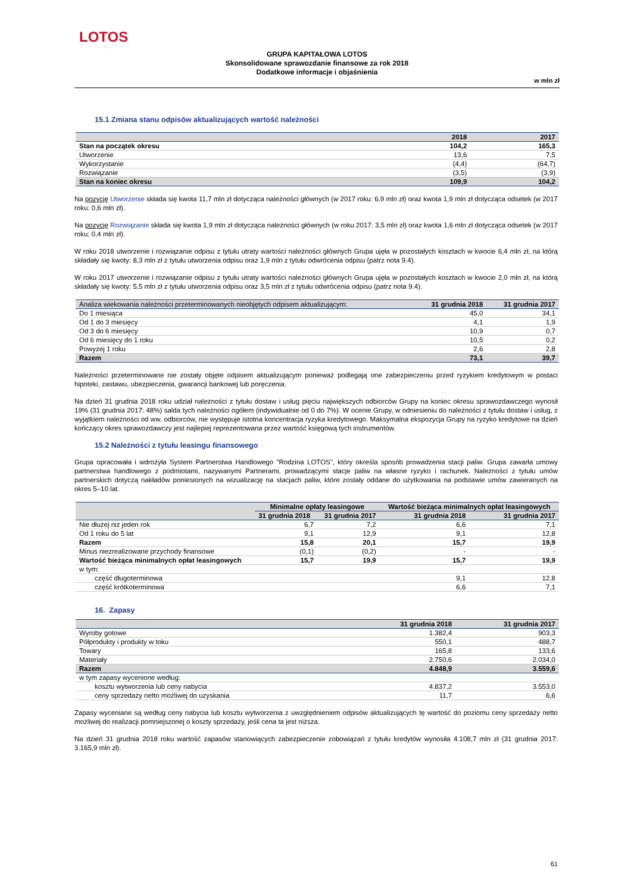LOTOS
GRUPA KAPITAŁOWA LOTOS
Skonsolidowane sprawozdanie finansowe za rok 2018
Dodatkowe informacje i objaśnienia
w mln zł
15.1 Zmiana stanu odpisów aktualizujących wartość należności
| | 2018 | 2017 |
| --- | --- | --- |
| Stan na początek okresu | 104,2 | 165,3 |
| Utworzenie | 13,6 | 7,5 |
| Wykorzystanie | (4,4) | (64,7) |
| Rozwiązanie | (3,5) | (3,9) |
| Stan na koniec okresu | 109,9 | 104,2 |
Na pozycję Utworzenie składa się kwota 11,7 mln zł dotycząca należności głównych (w 2017 roku: 6,9 mln zł) oraz kwota 1,9 mln zł dotycząca odsetek (w 2017 roku: 0,6 mln zł).
Na pozycję Rozwiązanie składa się kwota 1,9 mln zł dotycząca należności głównych (w roku 2017: 3,5 mln zł) oraz kwota 1,6 mln zł dotycząca odsetek (w 2017 roku: 0,4 mln zł).
W roku 2018 utworzenie i rozwiązanie odpisu z tytułu utraty wartości należności głównych Grupa ujęła w pozostałych kosztach w kwocie 6,4 mln zł, na którą składały się kwoty: 8,3 mln zł z tytułu utworzenia odpisu oraz 1,9 mln z tytułu odwrócenia odpisu (patrz nota 9.4).
W roku 2017 utworzenie i rozwiązanie odpisu z tytułu utraty wartości należności głównych Grupa ujęła w pozostałych kosztach w kwocie 2,0 mln zł, na którą składały się kwoty: 5,5 mln zł z tytułu utworzenia odpisu oraz 3,5 mln zł z tytułu odwrócenia odpisu (patrz nota 9.4).
| Analiza wiekowania należności przeterminowanych nieobjętych odpisem aktualizującym: | 31 grudnia 2018 | 31 grudnia 2017 |
| --- | --- | --- |
| Do 1 miesiąca | 45,0 | 34,1 |
| Od 1 do 3 miesięcy | 4,1 | 1,9 |
| Od 3 do 6 miesięcy | 10,9 | 0,7 |
| Od 6 miesięcy do 1 roku | 10,5 | 0,2 |
| Powyżej 1 roku | 2,6 | 2,8 |
| Razem | 73,1 | 39,7 |
Należności przeterminowane nie zostały objęte odpisem aktualizującym ponieważ podlegają one zabezpieczeniu przed ryzykiem kredytowym w postaci hipoteki, zastawu, ubezpieczenia, gwarancji bankowej lub poręczenia.
Na dzień 31 grudnia 2018 roku udział należności z tytułu dostaw i usług pięciu największych odbiorców Grupy na koniec okresu sprawozdawczego wynosił 19% (31 grudnia 2017: 48%) salda tych należności ogółem (indywidualnie od 0 do 7%). W ocenie Grupy, w odniesieniu do należności z tytułu dostaw i usług, z wyjątkiem należności od ww. odbiorców, nie występuje istotna koncentracja ryzyka kredytowego. Maksymalna ekspozycja Grupy na ryzyko kredytowe na dzień kończący okres sprawozdawczy jest najlepiej reprezentowana przez wartość księgową tych instrumentów.
15.2 Należności z tytułu leasingu finansowego
Grupa opracowała i wdrożyła System Partnerstwa Handlowego "Rodzina LOTOS", który określa sposób prowadzenia stacji paliw. Grupa zawarła umowy partnerstwa handlowego z podmiotami, nazywanymi Partnerami, prowadzącymi stacje paliw na własne ryzyko i rachunek. Należności z tytułu umów partnerskich dotyczą nakładów poniesionych na wizualizację na stacjach paliw, które zostały oddane do użytkowania na podstawie umów zawieranych na okres 5–10 lat.
| | Minimalne opłaty leasingowe | | Wartość bieżąca minimalnych opłat leasingowych | |
| --- | --- | --- | --- | --- |
| | 31 grudnia 2018 | 31 grudnia 2017 | 31 grudnia 2018 | 31 grudnia 2017 |
| Nie dłużej niż jeden rok | 6,7 | 7,2 | 6,6 | 7,1 |
| Od 1 roku do 5 lat | 9,1 | 12,9 | 9,1 | 12,8 |
| Razem | 15,8 | 20,1 | 15,7 | 19,9 |
| Minus niezrealizowane przychody finansowe | (0,1) | (0,2) | - | - |
| Wartość bieżąca minimalnych opłat leasingowych | 15,7 | 19,9 | 15,7 | 19,9 |
| w tym: | | | | |
| część długoterminowa | | | 9,1 | 12,8 |
| część krótkoterminowa | | | 6,6 | 7,1 |
16. Zapasy
| | 31 grudnia 2018 | 31 grudnia 2017 |
| --- | --- | --- |
| Wyroby gotowe | 1.382,4 | 903,3 |
| Półprodukty i produkty w toku | 550,1 | 488,7 |
| Towary | 165,8 | 133,6 |
| Materiały | 2.750,6 | 2.034,0 |
| Razem | 4.848,9 | 3.559,6 |
| w tym zapasy wycenione według: | | |
| kosztu wytworzenia lub ceny nabycia | 4.837,2 | 3.553,0 |
| ceny sprzedaży netto możliwej do uzyskania | 11,7 | 6,6 |
Zapasy wyceniane są według ceny nabycia lub kosztu wytworzenia z uwzględnieniem odpisów aktualizujących tę wartość do poziomu ceny sprzedaży netto możliwej do realizacji pomniejszonej o koszty sprzedaży, jeśli cena ta jest niższa.
Na dzień 31 grudnia 2018 roku wartość zapasów stanowiących zabezpieczenie zobowiązań z tytułu kredytów wynosiła 4.108,7 mln zł (31 grudnia 2017: 3.165,9 mln zł).
61